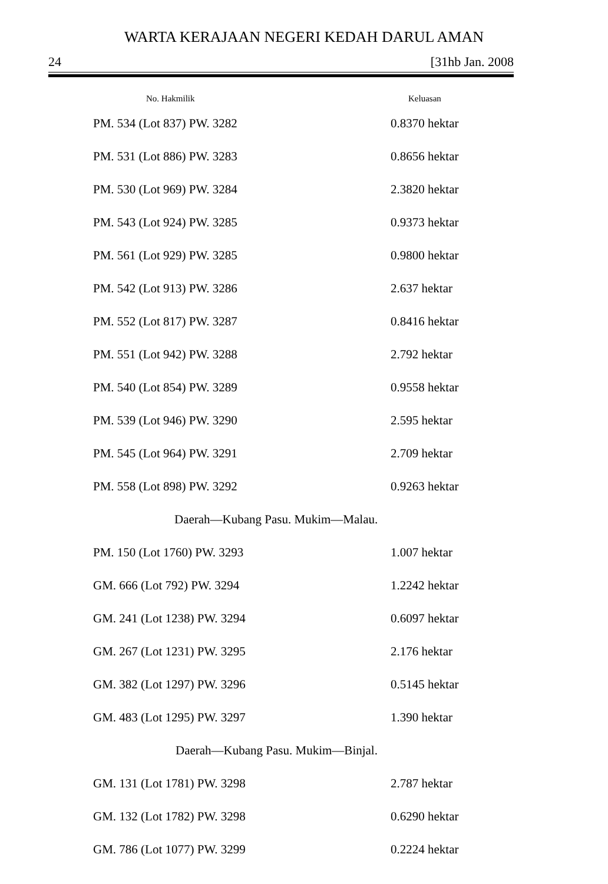WARTA KERAJAAN NEGERI KEDAH DARUL AMAN
24 [31hb Jan. 2008
| No. Hakmilik | Keluasan |
| --- | --- |
| PM. 534 (Lot 837) PW. 3282 | 0.8370 hektar |
| PM. 531 (Lot 886) PW. 3283 | 0.8656 hektar |
| PM. 530 (Lot 969) PW. 3284 | 2.3820 hektar |
| PM. 543 (Lot 924) PW. 3285 | 0.9373 hektar |
| PM. 561 (Lot 929) PW. 3285 | 0.9800 hektar |
| PM. 542 (Lot 913) PW. 3286 | 2.637 hektar |
| PM. 552 (Lot 817) PW. 3287 | 0.8416 hektar |
| PM. 551 (Lot 942) PW. 3288 | 2.792 hektar |
| PM. 540 (Lot 854) PW. 3289 | 0.9558 hektar |
| PM. 539 (Lot 946) PW. 3290 | 2.595 hektar |
| PM. 545 (Lot 964) PW. 3291 | 2.709 hektar |
| PM. 558 (Lot 898) PW. 3292 | 0.9263 hektar |
| Daerah—Kubang Pasu. Mukim—Malau. | |
| PM. 150 (Lot 1760) PW. 3293 | 1.007 hektar |
| GM. 666 (Lot 792) PW. 3294 | 1.2242 hektar |
| GM. 241 (Lot 1238) PW. 3294 | 0.6097 hektar |
| GM. 267 (Lot 1231) PW. 3295 | 2.176 hektar |
| GM. 382 (Lot 1297) PW. 3296 | 0.5145 hektar |
| GM. 483 (Lot 1295) PW. 3297 | 1.390 hektar |
| Daerah—Kubang Pasu. Mukim—Binjal. | |
| GM. 131 (Lot 1781) PW. 3298 | 2.787 hektar |
| GM. 132 (Lot 1782) PW. 3298 | 0.6290 hektar |
| GM. 786 (Lot 1077) PW. 3299 | 0.2224 hektar |